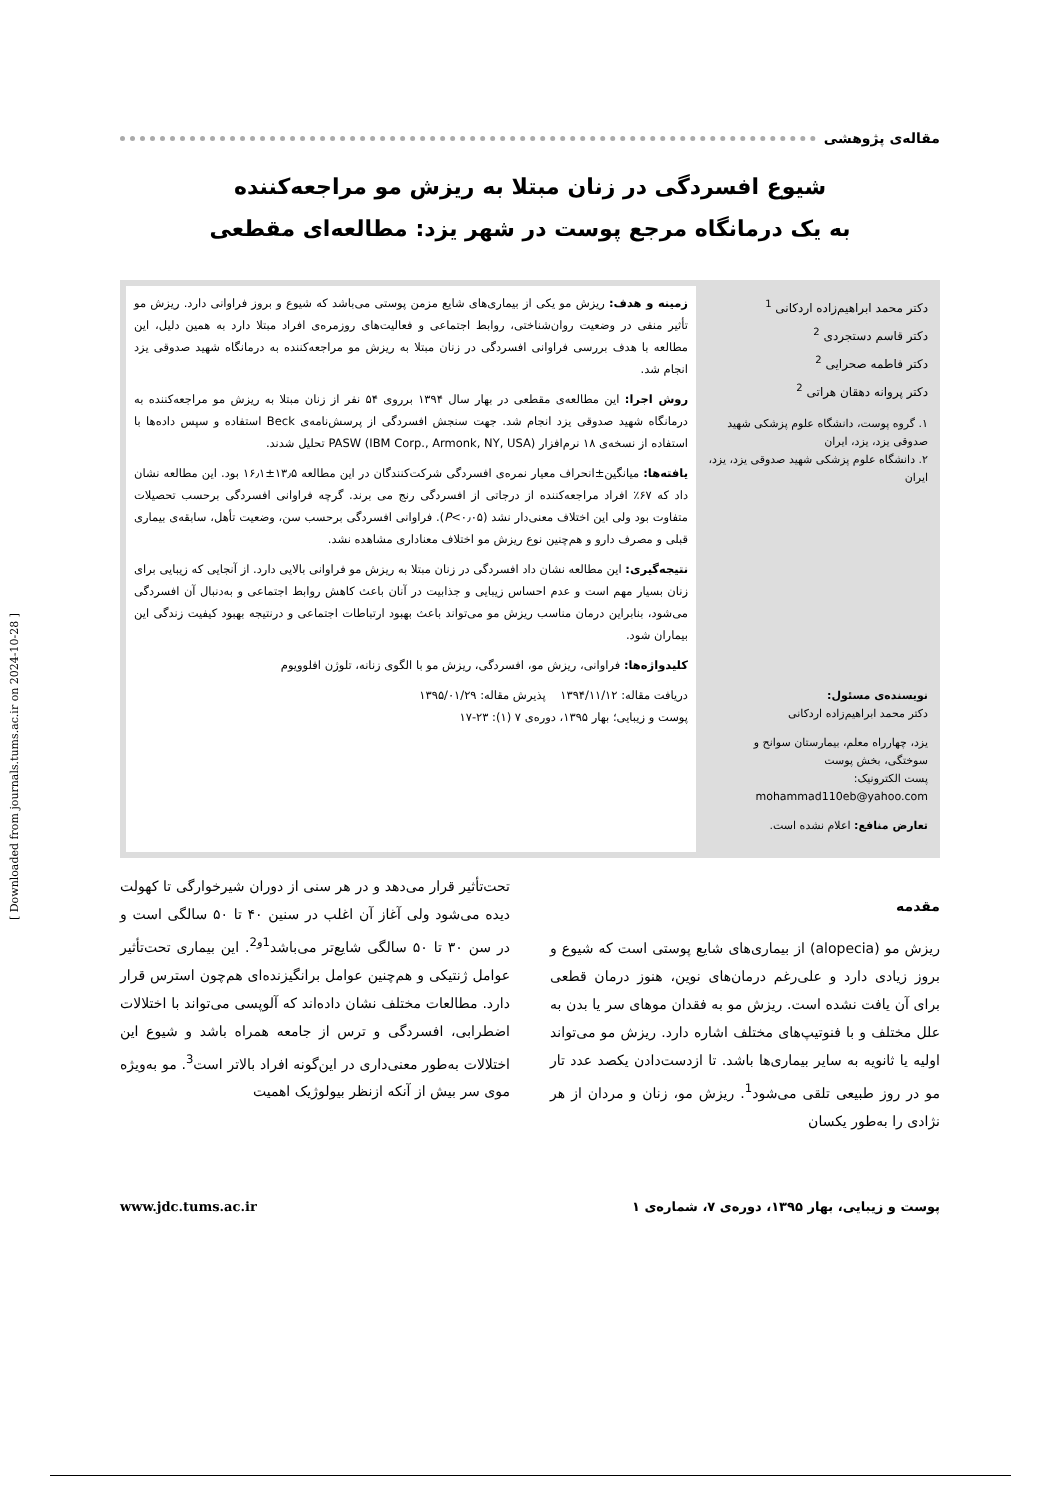[ Downloaded from journals.tums.ac.ir on 2024-10-28 ]
مقاله‌ی پژوهشی
شیوع افسردگی در زنان مبتلا به ریزش مو مراجعه‌کننده
به یک درمانگاه مرجع پوست در شهر یزد: مطالعه‌ای مقطعی
دکتر محمد ابراهیم‌زاده اردکانی <sup>1</sup>
دکتر قاسم دستجردی <sup>2</sup>
دکتر فاطمه صحرایی <sup>2</sup>
دکتر پروانه دهقان هراتی <sup>2</sup>
۱. گروه پوست، دانشگاه علوم پزشکی شهید صدوقی یزد، یزد، ایران
۲. دانشگاه علوم پزشکی شهید صدوقی یزد، یزد، ایران
نویسنده‌ی مسئول:
دکتر محمد ابراهیم‌زاده اردکانی
یزد، چهارراه معلم، بیمارستان سوانح و سوختگی، بخش پوست
پست الکترونیک:
mohammad110eb@yahoo.com
تعارض منافع: اعلام نشده است.
زمینه و هدف: ریزش مو یکی از بیماری‌های شایع مزمن پوستی می‌باشد که شیوع و بروز فراوانی دارد. ریزش مو تأثیر منفی در وضعیت روان‌شناختی، روابط اجتماعی و فعالیت‌های روزمره‌ی افراد مبتلا دارد به همین دلیل، این مطالعه با هدف بررسی فراوانی افسردگی در زنان مبتلا به ریزش مو مراجعه‌کننده به درمانگاه شهید صدوقی یزد انجام شد.
روش اجرا: این مطالعه‌ی مقطعی در بهار سال ۱۳۹۴ برروی ۵۴ نفر از زنان مبتلا به ریزش مو مراجعه‌کننده به درمانگاه شهید صدوقی یزد انجام شد. جهت سنجش افسردگی از پرسش‌نامه‌ی Beck استفاده و سپس داده‌ها با استفاده از نسخه‌ی ۱۸ نرم‌افزار PASW (IBM Corp., Armonk, NY, USA) تحلیل شدند.
یافته‌ها: میانگین±انحراف معیار نمره‌ی افسردگی شرکت‌کنندگان در این مطالعه ۱۳٫۵±۱۶٫۱ بود. این مطالعه نشان داد که ۶۷٪ افراد مراجعه‌کننده از درجاتی از افسردگی رنج می برند. گرچه فراوانی افسردگی برحسب تحصیلات متفاوت بود ولی این اختلاف معنی‌دار نشد (P<۰٫۰۵). فراوانی افسردگی برحسب سن، وضعیت تأهل، سابقه‌ی بیماری قبلی و مصرف دارو و هم‌چنین نوع ریزش مو اختلاف معناداری مشاهده نشد.
نتیجه‌گیری: این مطالعه نشان داد افسردگی در زنان مبتلا به ریزش مو فراوانی بالایی دارد. از آنجایی که زیبایی برای زنان بسیار مهم است و عدم احساس زیبایی و جذابیت در آنان باعث کاهش روابط اجتماعی و به‌دنبال آن افسردگی می‌شود، بنابراین درمان مناسب ریزش مو می‌تواند باعث بهبود ارتباطات اجتماعی و درنتیجه بهبود کیفیت زندگی این بیماران شود.
کلیدواژه‌ها: فراوانی، ریزش مو، افسردگی، ریزش مو با الگوی زنانه، تلوژن افلوویوم
دریافت مقاله: ۱۳۹۴/۱۱/۱۲ پذیرش مقاله: ۱۳۹۵/۰۱/۲۹
پوست و زیبایی؛ بهار ۱۳۹۵، دوره‌ی ۷ (۱): ۲۳-۱۷
مقدمه
ریزش مو (alopecia) از بیماری‌های شایع پوستی است که شیوع و بروز زیادی دارد و علی‌رغم درمان‌های نوین، هنوز درمان قطعی برای آن یافت نشده است. ریزش مو به فقدان موهای سر یا بدن به علل مختلف و با فنوتیپ‌های مختلف اشاره دارد. ریزش مو می‌تواند اولیه یا ثانویه به سایر بیماری‌ها باشد. تا ازدست‌دادن یکصد عدد تار مو در روز طبیعی تلقی می‌شود<sup>1</sup>. ریزش مو، زنان و مردان از هر نژادی را به‌طور یکسان
تحت‌تأثیر قرار می‌دهد و در هر سنی از دوران شیرخوارگی تا کهولت دیده می‌شود ولی آغاز آن اغلب در سنین ۴۰ تا ۵۰ سالگی است و در سن ۳۰ تا ۵۰ سالگی شایع‌تر می‌باشد<sup>1و2</sup>. این بیماری تحت‌تأثیر عوامل ژنتیکی و هم‌چنین عوامل برانگیزنده‌ای هم‌چون استرس قرار دارد. مطالعات مختلف نشان داده‌اند که آلوپسی می‌تواند با اختلالات اضطرابی، افسردگی و ترس از جامعه همراه باشد و شیوع این اختلالات به‌طور معنی‌داری در این‌گونه افراد بالاتر است<sup>3</sup>. مو به‌ویژه موی سر بیش از آنکه ازنظر بیولوژیک اهمیت
پوست و زیبایی، بهار ۱۳۹۵، دوره‌ی ۷، شماره‌ی ۱ www.jdc.tums.ac.ir